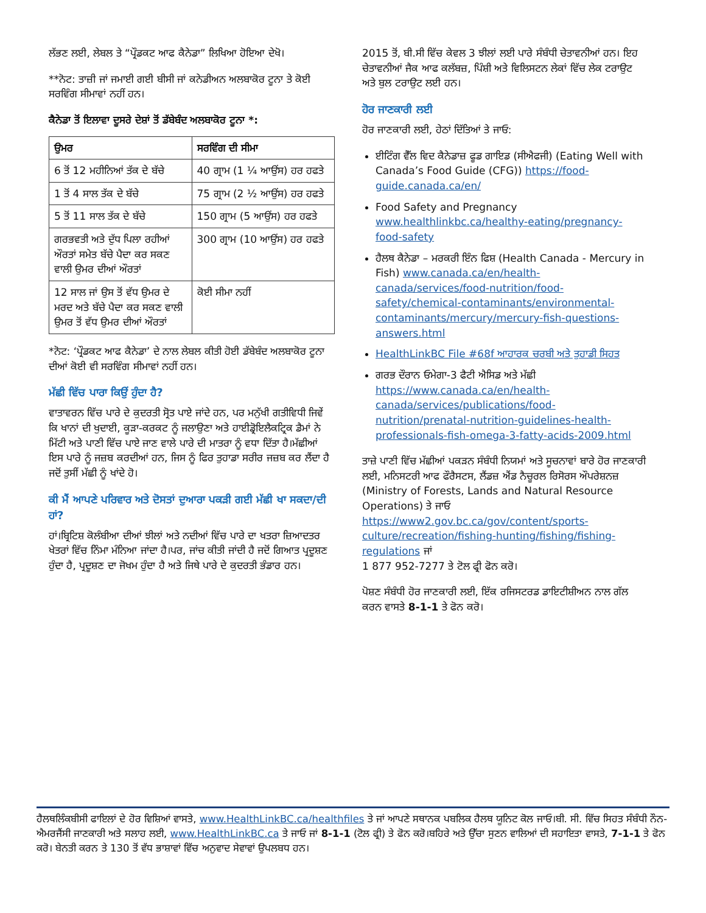ਲੱਭਣ ਲਈ, ਲੇਬਲ ਤੇ “ਪ੍ਰੌਡਕਟ ਆਫ ਕੈਨੇਡਾ” ਲਿਖਿਆ ਹੋਇਆ ਦੇਖੋ।
**ਨੋਟ: ਤਾਜ਼ੀ ਜਾਂ ਜਮਾਈ ਗਈ ਬੀਸੀ ਜਾਂ ਕਨੇਡੀਅਨ ਅਲਬਾਕੋਰ ਟੂਨਾ ਤੇ ਕੋਈ ਸਰਵਿੰਗ ਸੀਮਾਵਾਂ ਨਹੀਂ ਹਨ।
ਕੈਨੇਡਾ ਤੋਂ ਇਲਾਵਾ ਦੂਸਰੇ ਦੇਸ਼ਾਂ ਤੋਂ ਡੱਬੇਬੰਦ ਅਲਬਾਕੋਰ ਟੂਨਾ *:
| ਉਮਰ | ਸਰਵਿੰਗ ਦੀ ਸੀਮਾ |
| --- | --- |
| 6 ਤੋਂ 12 ਮਹੀਨਿਆਂ ਤੱਕ ਦੇ ਬੱਚੇ | 40 ਗ੍ਰਾਮ (1 ¼ ਆਉਂਸ) ਹਰ ਹਫਤੇ |
| 1 ਤੋਂ 4 ਸਾਲ ਤੱਕ ਦੇ ਬੱਚੇ | 75 ਗ੍ਰਾਮ (2 ½ ਆਉਂਸ) ਹਰ ਹਫਤੇ |
| 5 ਤੋਂ 11 ਸਾਲ ਤੱਕ ਦੇ ਬੱਚੇ | 150 ਗ੍ਰਾਮ (5 ਆਉਂਸ) ਹਰ ਹਫਤੇ |
| ਗਰਭਵਤੀ ਅਤੇ ਦੁੱਧ ਪਿਲਾ ਰਹੀਆਂ ਔਰਤਾਂ ਸਮੇਤ ਬੱਚੇ ਪੈਦਾ ਕਰ ਸਕਣ ਵਾਲੀ ਉਮਰ ਦੀਆਂ ਔਰਤਾਂ | 300 ਗ੍ਰਾਮ (10 ਆਉਂਸ) ਹਰ ਹਫਤੇ |
| 12 ਸਾਲ ਜਾਂ ਉਸ ਤੋਂ ਵੱਧ ਉਮਰ ਦੇ ਮਰਦ ਅਤੇ ਬੱਚੇ ਪੈਦਾ ਕਰ ਸਕਣ ਵਾਲੀ ਉਮਰ ਤੋਂ ਵੱਧ ਉਮਰ ਦੀਆਂ ਔਰਤਾਂ | ਕੋਈ ਸੀਮਾ ਨਹੀਂ |
*ਨੋਟ: ‘ਪ੍ਰੌਡਕਟ ਆਫ ਕੈਨੇਡਾ’ ਦੇ ਨਾਲ ਲੇਬਲ ਕੀਤੀ ਹੋਈ ਡੱਬੇਬੰਦ ਅਲਬਾਕੋਰ ਟੂਨਾ ਦੀਆਂ ਕੋਈ ਵੀ ਸਰਵਿੰਗ ਸੀਮਾਵਾਂ ਨਹੀਂ ਹਨ।
ਮੱਛੀ ਵਿੱਚ ਪਾਰਾ ਕਿਉਂ ਹੁੰਦਾ ਹੈ?
ਵਾਤਾਵਰਨ ਵਿੱਚ ਪਾਰੇ ਦੇ ਕੁਦਰਤੀ ਸ੍ਰੋਤ ਪਾਏ ਜਾਂਦੇ ਹਨ, ਪਰ ਮਨੁੱਖੀ ਗਤੀਵਿਧੀ ਜਿਵੇਂ ਕਿ ਖਾਨਾਂ ਦੀ ਖੁਦਾਈ, ਕੂੜਾ-ਕਰਕਟ ਨੂੰ ਜਲਾਉਣਾ ਅਤੇ ਹਾਈਡ੍ਰੋਇਲੈਕਟ੍ਰਿਕ ਡੈਮਾਂ ਨੇ ਮਿੱਟੀ ਅਤੇ ਪਾਣੀ ਵਿੱਚ ਪਾਏ ਜਾਣ ਵਾਲੇ ਪਾਰੇ ਦੀ ਮਾਤਰਾ ਨੂੰ ਵਧਾ ਦਿੱਤਾ ਹੈ।ਮੱਛੀਆਂ ਇਸ ਪਾਰੇ ਨੂੰ ਜਜ਼ਬ ਕਰਦੀਆਂ ਹਨ, ਜਿਸ ਨੂੰ ਫਿਰ ਤੁਹਾਡਾ ਸਰੀਰ ਜਜ਼ਬ ਕਰ ਲੈਂਦਾ ਹੈ ਜਦੋਂ ਤੁਸੀਂ ਮੱਛੀ ਨੂੰ ਖਾਂਦੇ ਹੋ।
ਕੀ ਮੈਂ ਆਪਣੇ ਪਰਿਵਾਰ ਅਤੇ ਦੋਸਤਾਂ ਦੁਆਰਾ ਪਕੜੀ ਗਈ ਮੱਛੀ ਖਾ ਸਕਦਾ/ਦੀ ਹਾਂ?
ਹਾਂ।ਬ੍ਰਿਟਿਸ਼ ਕੋਲੰਬੀਆ ਦੀਆਂ ਝੀਲਾਂ ਅਤੇ ਨਦੀਆਂ ਵਿੱਚ ਪਾਰੇ ਦਾ ਖਤਰਾ ਜ਼ਿਆਦਤਰ ਖੇਤਰਾਂ ਵਿੱਚ ਨਿੰਮਾ ਮੰਨਿਆ ਜਾਂਦਾ ਹੈ।ਪਰ, ਜਾਂਚ ਕੀਤੀ ਜਾਂਦੀ ਹੈ ਜਦੋਂ ਗਿਆਤ ਪ੍ਰਦੂਸ਼ਣ ਹੁੰਦਾ ਹੈ, ਪ੍ਰਦੂਸ਼ਣ ਦਾ ਜੋਖਮ ਹੁੰਦਾ ਹੈ ਅਤੇ ਜਿਥੇ ਪਾਰੇ ਦੇ ਕੁਦਰਤੀ ਭੰਡਾਰ ਹਨ।
2015 ਤੋਂ, ਬੀ.ਸੀ ਵਿੱਚ ਕੇਵਲ 3 ਝੀਲਾਂ ਲਈ ਪਾਰੇ ਸੰਬੰਧੀ ਚੇਤਾਵਨੀਆਂ ਹਨ। ਇਹ ਚੇਤਾਵਨੀਆਂ ਜੈਕ ਆਫ ਕਲੱਬਜ਼, ਪਿੰਸ਼ੀ ਅਤੇ ਵਿਲਿਸਟਨ ਲੇਕਾਂ ਵਿੱਚ ਲੇਕ ਟਰਾਉਟ ਅਤੇ ਬੁਲ ਟਰਾਉਟ ਲਈ ਹਨ।
ਹੋਰ ਜਾਣਕਾਰੀ ਲਈ
ਹੋਰ ਜਾਣਕਾਰੀ ਲਈ, ਹੇਠਾਂ ਦਿੱਤਿਆਂ ਤੇ ਜਾਓ:
ਈਟਿੰਗ ਵੈੱਲ ਵਿਦ ਕੈਨੇਡਾਜ਼ ਫੂਡ ਗਾਇਡ (ਸੀਐਫਜੀ) (Eating Well with Canada’s Food Guide (CFG)) https://food-guide.canada.ca/en/
Food Safety and Pregnancy www.healthlinkbc.ca/healthy-eating/pregnancy-food-safety
ਹੈਲਥ ਕੈਨੇਡਾ – ਮਰਕਰੀ ਇੰਨ ਫਿਸ਼ (Health Canada - Mercury in Fish) www.canada.ca/en/health-canada/services/food-nutrition/food-safety/chemical-contaminants/environmental-contaminants/mercury/mercury-fish-questions-answers.html
HealthLinkBC File #68f ਆਹਾਰਕ ਚਰਬੀ ਅਤੇ ਤੁਹਾਡੀ ਸਿਹਤ
ਗਰਭ ਦੌਰਾਨ ਓਮੇਗਾ-3 ਫੈਟੀ ਐਸਿਡ ਅਤੇ ਮੱਛੀ https://www.canada.ca/en/health-canada/services/publications/food-nutrition/prenatal-nutrition-guidelines-health-professionals-fish-omega-3-fatty-acids-2009.html
ਤਾਜ਼ੇ ਪਾਣੀ ਵਿੱਚ ਮੱਛੀਆਂ ਪਕੜਨ ਸੰਬੰਧੀ ਨਿਯਮਾਂ ਅਤੇ ਸੂਚਨਾਵਾਂ ਬਾਰੇ ਹੋਰ ਜਾਣਕਾਰੀ ਲਈ, ਮਨਿਸਟਰੀ ਆਫ ਫੌਰੈਸਟਸ, ਲੈਂਡਜ਼ ਐਂਡ ਨੈਚੂਰਲ ਰਿਸੋਰਸ ਔਪਰੇਸ਼ਨਜ਼ (Ministry of Forests, Lands and Natural Resource Operations) ਤੇ ਜਾਓ https://www2.gov.bc.ca/gov/content/sports-culture/recreation/fishing-hunting/fishing/fishing-regulations ਜਾਂ
1 877 952-7277 ਤੇ ਟੋਲ ਫ੍ਰੀ ਫੋਨ ਕਰੋ।
ਪੋਸ਼ਣ ਸੰਬੰਧੀ ਹੋਰ ਜਾਣਕਾਰੀ ਲਈ, ਇੱਕ ਰਜਿਸਟਰਡ ਡਾਇਟੀਸ਼ੀਅਨ ਨਾਲ ਗੱਲ ਕਰਨ ਵਾਸਤੇ 8-1-1 ਤੇ ਫੋਨ ਕਰੋ।
ਹੈਲਥਲਿੰਕਬੀਸੀ ਫਾਇਲਾਂ ਦੇ ਹੋਰ ਵਿਸ਼ਿਆਂ ਵਾਸਤੇ, www.HealthLinkBC.ca/healthfiles ਤੇ ਜਾਂ ਆਪਣੇ ਸਥਾਨਕ ਪਬਲਿਕ ਹੈਲਥ ਯੂਨਿਟ ਕੋਲ ਜਾਓ।ਬੀ. ਸੀ. ਵਿੱਚ ਸਿਹਤ ਸੰਬੰਧੀ ਨੌਨ-ਐਮਰਜੈਂਸੀ ਜਾਣਕਾਰੀ ਅਤੇ ਸਲਾਹ ਲਈ, www.HealthLinkBC.ca ਤੇ ਜਾਓ ਜਾਂ 8-1-1 (ਟੋਲ ਫ੍ਰੀ) ਤੇ ਫੋਨ ਕਰੋ।ਬਹਿਰੇ ਅਤੇ ਉੱਚਾ ਸੁਣਨ ਵਾਲਿਆਂ ਦੀ ਸਹਾਇਤਾ ਵਾਸਤੇ, 7-1-1 ਤੇ ਫੋਨ ਕਰੋ। ਬੇਨਤੀ ਕਰਨ ਤੇ 130 ਤੋਂ ਵੱਧ ਭਾਸ਼ਾਵਾਂ ਵਿੱਚ ਅਨੁਵਾਦ ਸੇਵਾਵਾਂ ਉਪਲਬਧ ਹਨ।